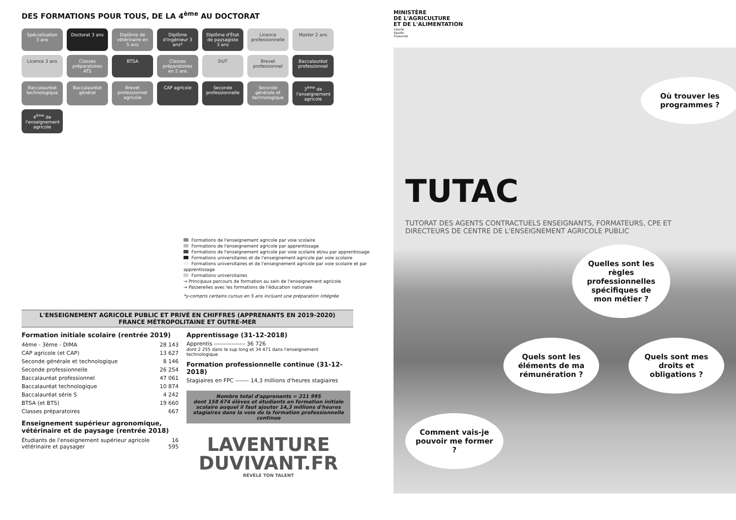DES FORMATIONS POUR TOUS, DE LA 4<sup>ème</sup> AU DOCTORAT
Spécialisation 3 ans
Doctorat 3 ans
Diplôme de vétérinaire en 5 ans
Diplôme d'ingénieur 3 ans*
Diplôme d'État de paysagiste 3 ans
Licence professionnelle
Master 2 ans
Licence 3 ans
Classes préparatoires ATS
BTSA
Classes préparatoires en 2 ans
DUT
Brevet professionnel
Baccalauréat professionnel
Baccalauréat technologique
Baccalauréat général
Brevet professionnel agricole
CAP agricole
Seconde professionnelle
Seconde générale et technologique
3<sup>ème</sup> de l'enseignement agricole
4<sup>ème</sup> de l'enseignement agricole
Formations de l'enseignement agricole par voie scolaire
Formations de l'enseignement agricole par apprentissage
Formations de l'enseignement agricole par voie scolaire et/ou par apprentissage
Formations universitaires et de l'enseignement agricole par voie scolaire
Formations universitaires et de l'enseignement agricole par voie scolaire et par apprentissage
Formations universitaires
→ Principaux parcours de formation au sein de l'enseignement agricole
→ Passerelles avec les formations de l'éducation nationale
*y-compris certains cursus en 5 ans incluant une préparation intégrée
L'ENSEIGNEMENT AGRICOLE PUBLIC ET PRIVÉ EN CHIFFRES (APPRENANTS EN 2019-2020)
FRANCE MÉTROPOLITAINE ET OUTRE-MER
Formation initiale scolaire (rentrée 2019)
| 4ème - 3ème - DIMA | 28 143 |
| CAP agricole (et CAP) | 13 627 |
| Seconde générale et technologique | 8 146 |
| Seconde professionnelle | 26 254 |
| Baccalauréat professionnel | 47 061 |
| Baccalauréat technologique | 10 874 |
| Baccalauréat série S | 4 242 |
| BTSA (et BTS) | 19 660 |
| Classes préparatoires | 667 |
Enseignement supérieur agronomique, vétérinaire et de paysage (rentrée 2018)
| Étudiants de l'enseignement supérieur agricole vétérinaire et paysager | 16 595 |
Apprentissage (31-12-2018)
Apprentis ---------------- 36 726
dont 2 255 dans le sup long et 34 471 dans l'enseignement technologique
Formation professionnelle continue (31-12-2018)
Stagiaires en FPC ------- 14,3 millions d'heures stagiaires
Nombre total d'apprenants = 211 995
dont 158 674 élèves et étudiants en formation initiale scolaire auquel il faut ajouter 14,3 millions d'heures stagiaires dans la voie de la formation professionnelle continue
LAVENTURE
DUVIVANT.FR
RÉVÈLE TON TALENT
MINISTÈRE
DE L'AGRICULTURE
ET DE L'ALIMENTATION
Liberté
Égalité
Fraternité
Où trouver les programmes ?
TUTAC
TUTORAT DES AGENTS CONTRACTUELS ENSEIGNANTS, FORMATEURS, CPE ET DIRECTEURS DE CENTRE DE L'ENSEIGNEMENT AGRICOLE PUBLIC
Quelles sont les règles professionnelles spécifiques de mon métier ?
Quels sont les éléments de ma rémunération ?
Quels sont mes droits et obligations ?
Comment vais-je pouvoir me former ?